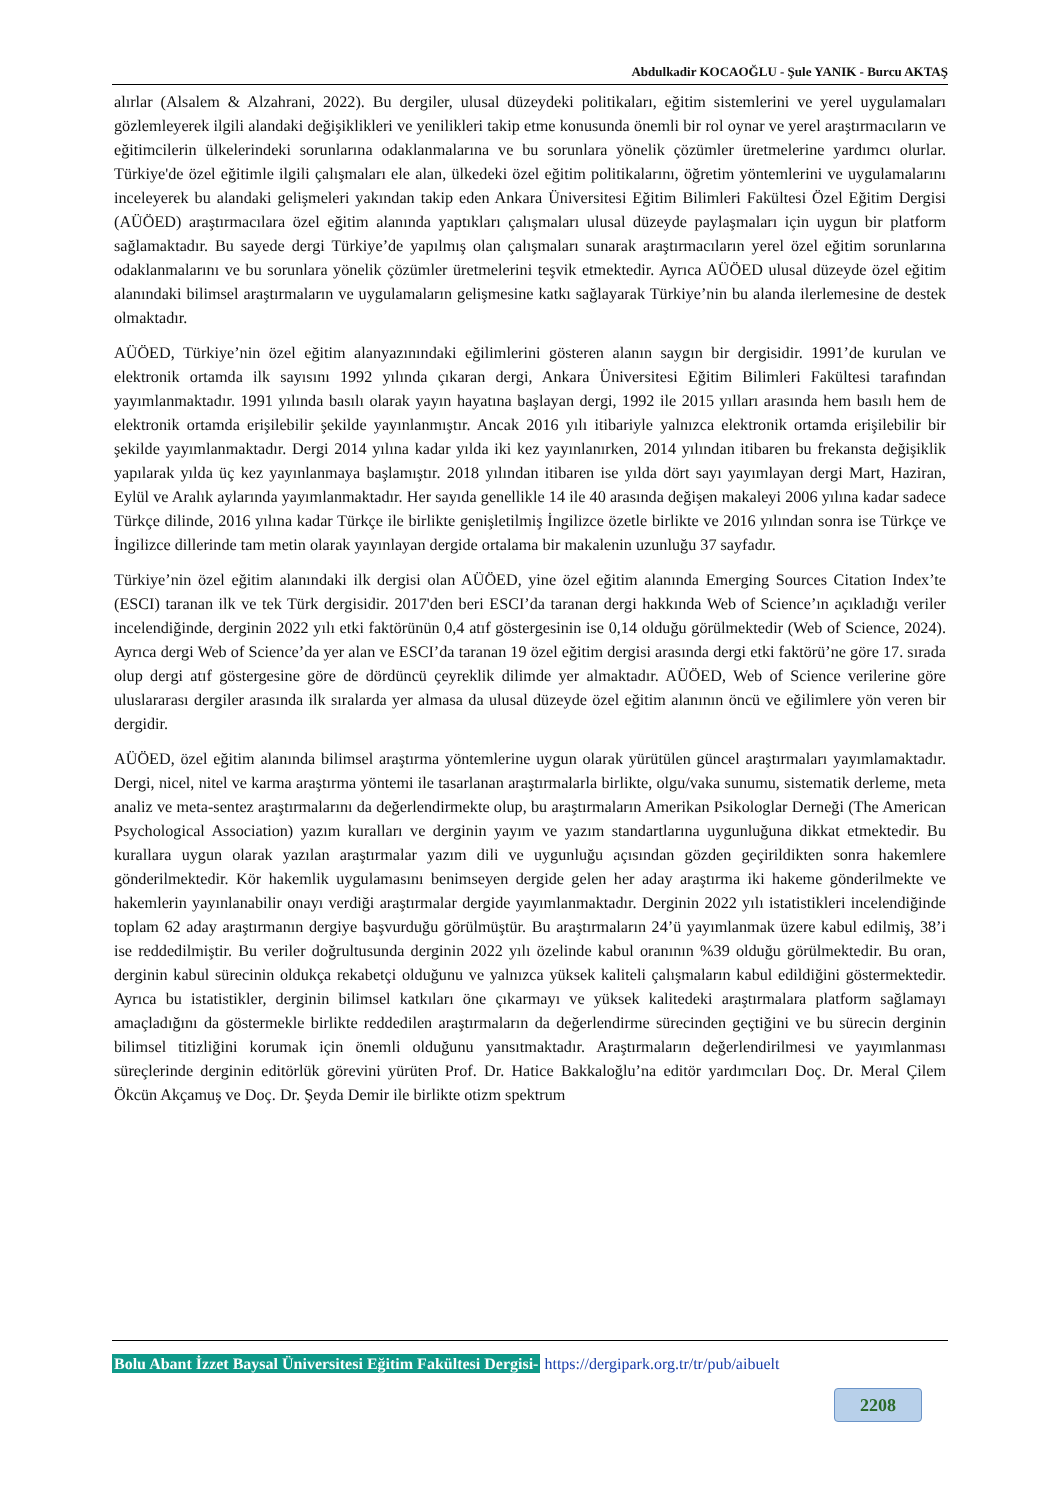Abdulkadir KOCAOĞLU - Şule YANIK - Burcu AKTAŞ
alırlar (Alsalem & Alzahrani, 2022). Bu dergiler, ulusal düzeydeki politikaları, eğitim sistemlerini ve yerel uygulamaları gözlemleyerek ilgili alandaki değişiklikleri ve yenilikleri takip etme konusunda önemli bir rol oynar ve yerel araştırmacıların ve eğitimcilerin ülkelerindeki sorunlarına odaklanmalarına ve bu sorunlara yönelik çözümler üretmelerine yardımcı olurlar. Türkiye'de özel eğitimle ilgili çalışmaları ele alan, ülkedeki özel eğitim politikalarını, öğretim yöntemlerini ve uygulamalarını inceleyerek bu alandaki gelişmeleri yakından takip eden Ankara Üniversitesi Eğitim Bilimleri Fakültesi Özel Eğitim Dergisi (AÜÖED) araştırmacılara özel eğitim alanında yaptıkları çalışmaları ulusal düzeyde paylaşmaları için uygun bir platform sağlamaktadır. Bu sayede dergi Türkiye’de yapılmış olan çalışmaları sunarak araştırmacıların yerel özel eğitim sorunlarına odaklanmalarını ve bu sorunlara yönelik çözümler üretmelerini teşvik etmektedir. Ayrıca AÜÖED ulusal düzeyde özel eğitim alanındaki bilimsel araştırmaların ve uygulamaların gelişmesine katkı sağlayarak Türkiye’nin bu alanda ilerlemesine de destek olmaktadır.
AÜÖED, Türkiye’nin özel eğitim alanyazınındaki eğilimlerini gösteren alanın saygın bir dergisidir. 1991’de kurulan ve elektronik ortamda ilk sayısını 1992 yılında çıkaran dergi, Ankara Üniversitesi Eğitim Bilimleri Fakültesi tarafından yayımlanmaktadır. 1991 yılında basılı olarak yayın hayatına başlayan dergi, 1992 ile 2015 yılları arasında hem basılı hem de elektronik ortamda erişilebilir şekilde yayınlanmıştır. Ancak 2016 yılı itibariyle yalnızca elektronik ortamda erişilebilir bir şekilde yayımlanmaktadır. Dergi 2014 yılına kadar yılda iki kez yayınlanırken, 2014 yılından itibaren bu frekansta değişiklik yapılarak yılda üç kez yayınlanmaya başlamıştır. 2018 yılından itibaren ise yılda dört sayı yayımlayan dergi Mart, Haziran, Eylül ve Aralık aylarında yayımlanmaktadır. Her sayıda genellikle 14 ile 40 arasında değişen makaleyi 2006 yılına kadar sadece Türkçe dilinde, 2016 yılına kadar Türkçe ile birlikte genişletilmiş İngilizce özetle birlikte ve 2016 yılından sonra ise Türkçe ve İngilizce dillerinde tam metin olarak yayınlayan dergide ortalama bir makalenin uzunluğu 37 sayfadır.
Türkiye’nin özel eğitim alanındaki ilk dergisi olan AÜÖED, yine özel eğitim alanında Emerging Sources Citation Index’te (ESCI) taranan ilk ve tek Türk dergisidir. 2017'den beri ESCI’da taranan dergi hakkında Web of Science’ın açıkladığı veriler incelendiğinde, derginin 2022 yılı etki faktörünün 0,4 atıf göstergesinin ise 0,14 olduğu görülmektedir (Web of Science, 2024). Ayrıca dergi Web of Science’da yer alan ve ESCI’da taranan 19 özel eğitim dergisi arasında dergi etki faktörü’ne göre 17. sırada olup dergi atıf göstergesine göre de dördüncü çeyreklik dilimde yer almaktadır. AÜÖED, Web of Science verilerine göre uluslararası dergiler arasında ilk sıralarda yer almasa da ulusal düzeyde özel eğitim alanının öncü ve eğilimlere yön veren bir dergidir.
AÜÖED, özel eğitim alanında bilimsel araştırma yöntemlerine uygun olarak yürütülen güncel araştırmaları yayımlamaktadır. Dergi, nicel, nitel ve karma araştırma yöntemi ile tasarlanan araştırmalarla birlikte, olgu/vaka sunumu, sistematik derleme, meta analiz ve meta-sentez araştırmalarını da değerlendirmekte olup, bu araştırmaların Amerikan Psikologlar Derneği (The American Psychological Association) yazım kuralları ve derginin yayım ve yazım standartlarına uygunluğuna dikkat etmektedir. Bu kurallara uygun olarak yazılan araştırmalar yazım dili ve uygunluğu açısından gözden geçirildikten sonra hakemlere gönderilmektedir. Kör hakemlik uygulamasını benimseyen dergide gelen her aday araştırma iki hakeme gönderilmekte ve hakemlerin yayınlanabilir onayı verdiği araştırmalar dergide yayımlanmaktadır. Derginin 2022 yılı istatistikleri incelendiğinde toplam 62 aday araştırmanın dergiye başvurduğu görülmüştür. Bu araştırmaların 24’ü yayımlanmak üzere kabul edilmiş, 38’i ise reddedilmiştir. Bu veriler doğrultusunda derginin 2022 yılı özelinde kabul oranının %39 olduğu görülmektedir. Bu oran, derginin kabul sürecinin oldukça rekabetçi olduğunu ve yalnızca yüksek kaliteli çalışmaların kabul edildiğini göstermektedir. Ayrıca bu istatistikler, derginin bilimsel katkıları öne çıkarmayı ve yüksek kalitedeki araştırmalara platform sağlamayı amaçladığını da göstermekle birlikte reddedilen araştırmaların da değerlendirme sürecinden geçtiğini ve bu sürecin derginin bilimsel titizliğini korumak için önemli olduğunu yansıtmaktadır. Araştırmaların değerlendirilmesi ve yayımlanması süreçlerinde derginin editörlük görevini yürüten Prof. Dr. Hatice Bakkaloğlu’na editör yardımcıları Doç. Dr. Meral Çilem Ökcün Akçamuş ve Doç. Dr. Şeyda Demir ile birlikte otizm spektrum
Bolu Abant İzzet Baysal Üniversitesi Eğitim Fakültesi Dergisi- https://dergipark.org.tr/tr/pub/aibuelt
2208